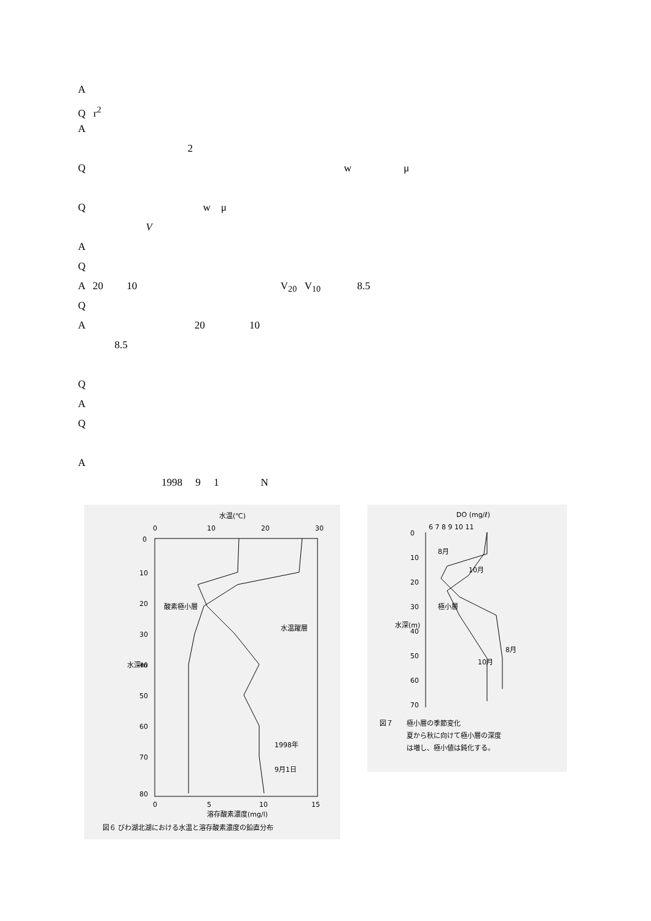A
Q r<sup>2</sup>
A
2
Q w μ
Q w μ
V
A
Q
A 20 10 V<sub>20</sub> V<sub>10</sub> 8.5
Q
A 20 10
8.5
Q
A
Q
A
1998 9 1 N
水温(℃)
0
10
20
30
0
10
20
30
40
50
60
70
80
水深m
酸素極小層
水温躍層
1998年
9月1日
0
5
10
15
溶存酸素濃度(mg/l)
図６ びわ湖北湖における水温と溶存酸素濃度の鉛直分布
DO (mg/ℓ)
6 7 8 9 10 11
0
10
20
30
40
50
60
70
水深(m)
8月
10月
極小層
10月
8月
図７　　極小層の季節変化
　　　　夏から秋に向けて極小層の深度
　　　　は増し、極小値は鈍化する。